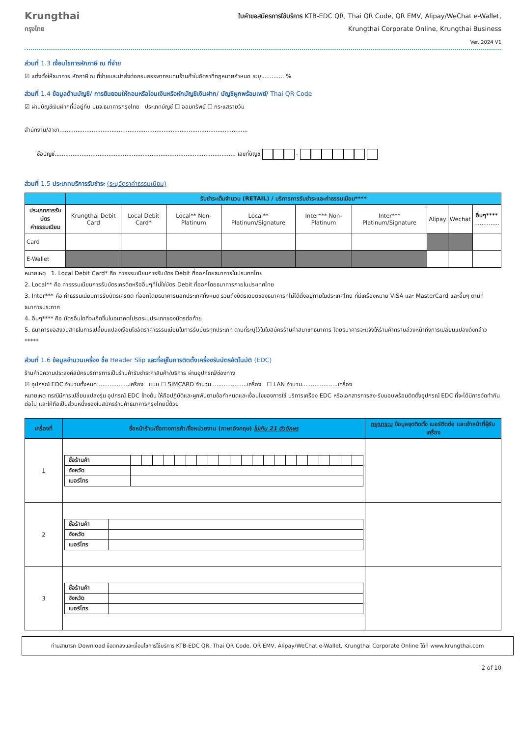Krungthai
กรุงไทย
ใบคำขอสมัครการใช้บริการ KTB-EDC QR, Thai QR Code, QR EMV, Alipay/WeChat e-Wallet,
Krungthai Corporate Online, Krungthai Business
Ver. 2024 V1
ส่วนที่ 1.3 เงื่อนไขการหักภาษี ณ ที่จ่าย
☑ แต่งตั้งให้ธนาคาร หักภาษี ณ ที่จ่ายและนำส่งต่อกรมสรรพากรแทนร้านค้าในอัตราที่กฎหมายกำหนด ระบุ …......... %
ส่วนที่ 1.4 ข้อมูลด้านบัญชี/ การยินยอมให้ถอนหรือโอนเงินหรือหักบัญชีเงินฝาก/ บัญชีผูกพร้อมเพย์/ Thai QR Code
☑ ผ่านบัญชีเงินฝากที่มีอยู่กับ บมจ.ธนาคารกรุงไทย ประเภทบัญชี ☐ ออมทรัพย์ ☐ กระแสรายวัน
สำนักงาน/สาขา.........................................................................................................
ชื่อบัญชี..................................................................................................... เลขที่บัญชี -
ส่วนที่ 1.5 ประเภทบริการรับชำระ (ระบุอัตราค่าธรรมเนียม)
| | รับชำระเต็มจำนวน (RETAIL) / บริการการรับชำระและค่าธรรมเนียม**** | | | | | | | | |
| --- | --- | --- | --- | --- | --- | --- | --- | --- | --- |
| ประเภทการรับบัตร ค่าธรรมเนียม | Krungthai Debit Card | Local Debit Card* | Local** Non-Platinum | Local** Platinum/Signature | Inter*** Non-Platinum | Inter*** Platinum/Signature | Alipay | Wechat | อื่นๆ**** .............. |
| Card | | | | | | | | | |
| E-Wallet | | | | | | | | | |
หมายเหตุ 1. Local Debit Card* คือ ค่าธรรมเนียมการรับบัตร Debit ที่ออกโดยธนาคารในประเทศไทย
2. Local** คือ ค่าธรรมเนียมการรับบัตรเครดิตหรืออื่นๆที่ไม่ใช่บัตร Debit ที่ออกโดยธนาคารภายในประเทศไทย
3. Inter*** คือ ค่าธรรมเนียมการรับบัตรเครดิต ที่ออกโดยธนาคารนอกประเทศทั้งหมด รวมถึงบัตรเดบิตของธนาคารที่ไม่ได้ตั้งอยู่ภายในประเทศไทย ที่มีเครื่องหมาย VISA และ MasterCard และอื่นๆ ตามที่ธนาคารประกาศ
4. อื่นๆ**** คือ บัตรอื่นใดที่จะเกิดขึ้นในอนาคตโปรดระบุประเภทของบัตรต่อท้าย
5. ธนาคารขอสงวนสิทธิในการเปลี่ยนแปลงเงื่อนไขอัตราค่าธรรมเนียมในการรับบัตรทุกประเภท ตามที่ระบุไว้ในใบสมัครร้านค้าสมาชิกธนาคาร โดยธนาคารจะแจ้งให้ร้านค้าทราบล่วงหน้าถึงการเปลี่ยนแปลงดังกล่าว *****
ส่วนที่ 1.6 ข้อมูลจำนวนเครื่อง ชื่อ Header Slip และที่อยู่ในการติดตั้งเครื่องรับบัตรอัตโนมัติ (EDC)
ร้านค้ามีความประสงค์สมัครบริการการเป็นร้านค้ารับชำระค่าสินค้า/บริการ ผ่านอุปกรณ์/ช่องทาง
☑ อุปกรณ์ EDC จำนวนทั้งหมด..................เครื่อง แบบ ☐ SIMCARD จำนวน....................เครื่อง ☐ LAN จำนวน....................เครื่อง
หมายเหตุ กรณีมีการเปลี่ยนแปลงรุ่น อุปกรณ์ EDC ข้างต้น ให้ถือปฏิบัติและผูกพันตามข้อกำหนดและเงื่อนไขของการใช้ บริการเครื่อง EDC หรือเอกสารการส่ง-รับมอบพร้อมติดตั้งอุปกรณ์ EDC ที่จะได้มีการจัดทำกันต่อไป และให้ถือเป็นส่วนหนึ่งของใบสมัครร้านค้าธนาคารกรุงไทยนี้ด้วย
| เครื่องที่ | ชื่อหน้าร้าน/ชื่อทางการค้า/ชื่อหน่วยงาน (ภาษาอังกฤษ) ไม่เกิน 21 ตัวอักษร | กรุณาระบุ ข้อมูลจุดติดตั้ง เบอร์ติดต่อ และเจ้าหน้าที่ผู้รับเครื่อง |
| --- | --- | --- |
| 1 | / ชื่อร้านค้า / / / / / / / / / / / / / / / / / / / / / / / จังหวัด / / / / / / / / / / / / / / / / / / / / / / / เบอร์โทร / / / / / / / / / / / / / / / / / / / / / / | |
| 2 | / ชื่อร้านค้า / / / จังหวัด / / / เบอร์โทร / / | |
| 3 | / ชื่อร้านค้า / / / จังหวัด / / / เบอร์โทร / / | |
ท่านสามารถ Download ข้อตกลงและเงื่อนไขการใช้บริการ KTB-EDC QR, Thai QR Code, QR EMV, Alipay/WeChat e-Wallet, Krungthai Corporate Online ได้ที่ www.krungthai.com
2 of 10